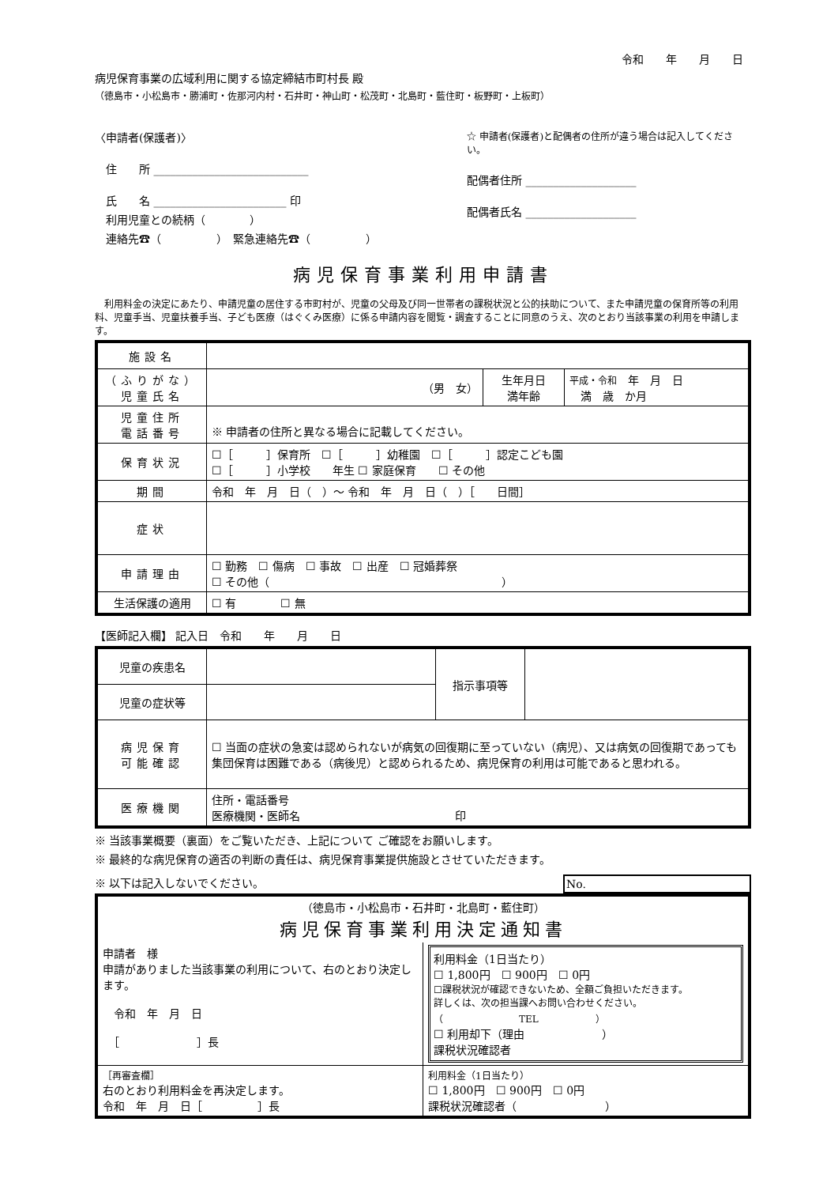令和　　年　　月　　日
病児保育事業の広域利用に関する協定締結市町村長 殿
（徳島市・小松島市・勝浦町・佐那河内村・石井町・神山町・松茂町・北島町・藍住町・板野町・上板町）
〈申請者(保護者)〉
　住　　所 ____________________________
　氏　　名 ________________________ 印
　利用児童との続柄（　　　　）
　連絡先☎（　　　　　）　緊急連絡先☎（　　　　　）
☆ 申請者(保護者)と配偶者の住所が違う場合は記入してください。
配偶者住所 ____________________
配偶者氏名 ____________________
病児保育事業利用申請書
　利用料金の決定にあたり、申請児童の居住する市町村が、児童の父母及び同一世帯者の課税状況と公的扶助について、また申請児童の保育所等の利用料、児童手当、児童扶養手当、子ども医療（はぐくみ医療）に係る申請内容を閲覧・調査することに同意のうえ、次のとおり当該事業の利用を申請します。
| 施設名 | | | |
| （ふりがな） 児童氏名 | （男 女） | 生年月日 満年齢 | 平成・令和 年 月 日 満 歳 か月 |
| 児童住所 電話番号 | ※ 申請者の住所と異なる場合に記載してください。 | | |
| 保育状況 | ☐［ ］保育所 ☐［ ］幼稚園 ☐［ ］認定こども園 ☐［ ］小学校 年生 ☐ 家庭保育 ☐ その他 | | |
| 期間 | 令和 年 月 日（ ）～ 令和 年 月 日（ ）［ 日間］ | | |
| 症状 | | | |
| 申請理由 | ☐ 勤務 ☐ 傷病 ☐ 事故 ☐ 出産 ☐ 冠婚葬祭 ☐ その他（ ） | | |
| 生活保護の適用 | ☐ 有 ☐ 無 | | |
【医師記入欄】 記入日　令和　　年　　月　　日
| 児童の疾患名 | | 指示事項等 | |
| 児童の症状等 | | | |
| 病児保育 可能確認 | ☐ 当面の症状の急変は認められないが病気の回復期に至っていない（病児）、又は病気の回復期であっても集団保育は困難である（病後児）と認められるため、病児保育の利用は可能であると思われる。 | | |
| 医療機関 | 住所・電話番号 医療機関・医師名 印 | | |
※ 当該事業概要（裏面）をご覧いただき、上記について ご確認をお願いします。
※ 最終的な病児保育の適否の判断の責任は、病児保育事業提供施設とさせていただきます。
※ 以下は記入しないでください。 No.
| （徳島市・小松島市・石井町・北島町・藍住町） 病児保育事業利用決定通知書 | |
| 申請者 様 申請がありました当該事業の利用について、右のとおり決定します。 令和 年 月 日 ［ ］長 | 利用料金（1日当たり） ☐ 1,800円 ☐ 900円 ☐ 0円 ☐課税状況が確認できないため、全額ご負担いただきます。 詳しくは、次の担当課へお問い合わせください。 （ TEL ） ☐ 利用却下（理由 ） 課税状況確認者 |
| ［再審査欄］ 右のとおり利用料金を再決定します。 令和 年 月 日［ ］長 | 利用料金（1日当たり） ☐ 1,800円 ☐ 900円 ☐ 0円 課税状況確認者（ ） |